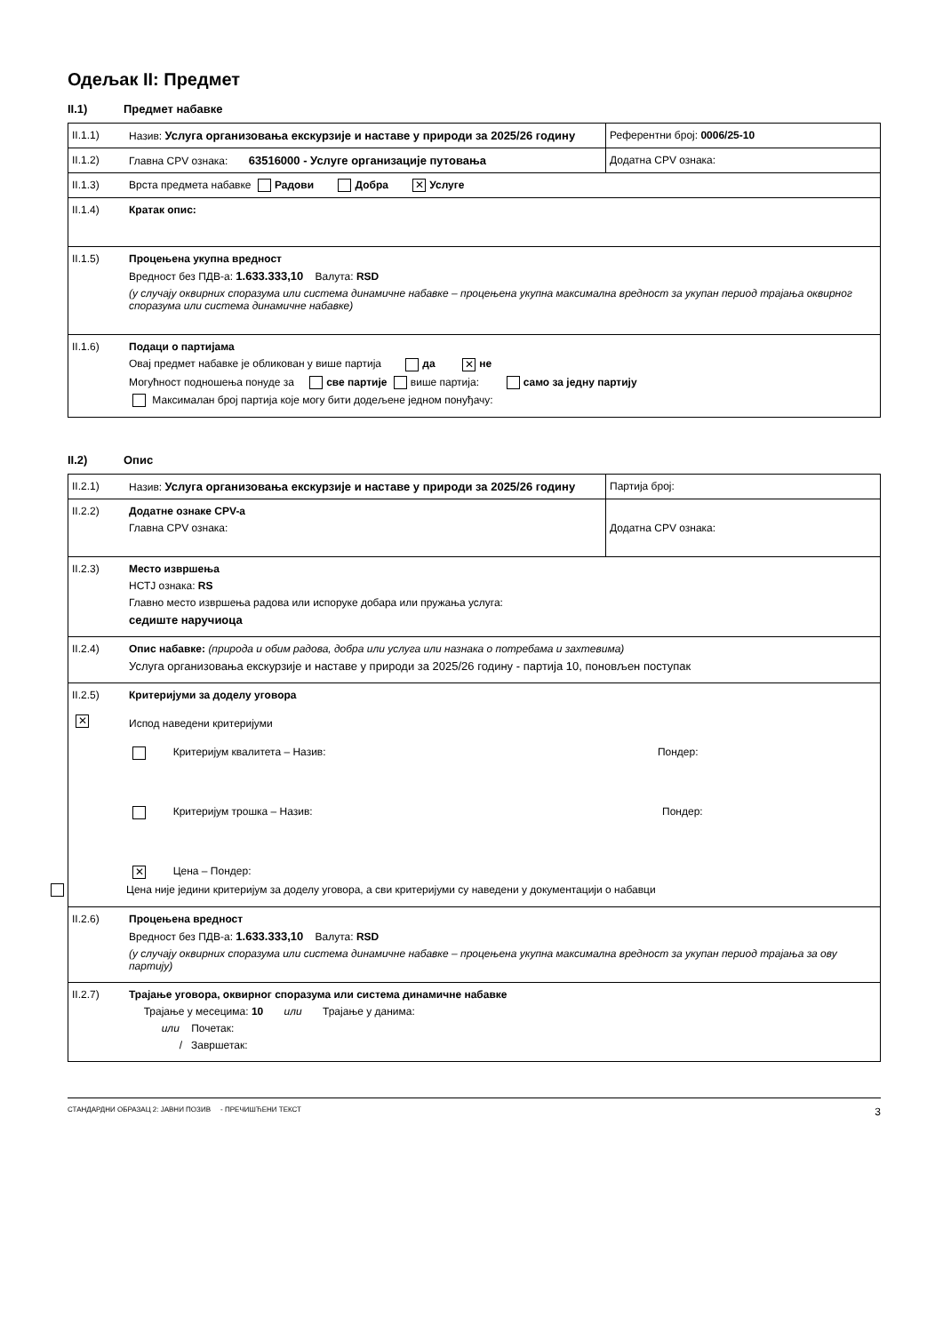Одељак II: Предмет
II.1) Предмет набавке
| II.1.1) | Назив: Услуга организовања екскурзије и наставе у природи за 2025/26 годину | Референтни број: 0006/25-10 |
| II.1.2) | Главна CPV ознака: 63516000 - Услуге организације путовања | Додатна CPV ознака: |
| II.1.3) | Врста предмета набавке Радови Добра ✕ Услуге | |
| II.1.4) | Кратак опис: | |
| II.1.5) | Процењена укупна вредност Вредност без ПДВ-а: 1.633.333,10 Валута: RSD (у случају оквирних споразума или система динамичне набавке – процењена укупна максимална вредност за укупан период трајања оквирног споразума или система динамичне набавке) | |
| II.1.6) | Подаци о партијама Овај предмет набавке је обликован у више партија да ✕ не Могућност подношења понуде за све партије више партија: само за једну партију Максималан број партија које могу бити додељене једном понуђачу: | |
II.2) Опис
| II.2.1) | Назив: Услуга организовања екскурзије и наставе у природи за 2025/26 годину | Партија број: |
| II.2.2) | Додатне ознаке CPV-а Главна CPV ознака: | Додатна CPV ознака: |
| II.2.3) | Место извршења НСТЈ ознака: RS Главно место извршења радова или испоруке добара или пружања услуга: седиште наручиоца | |
| II.2.4) | Опис набавке: (природа и обим радова, добра или услуга или назнака о потребама и захтевима) Услуга организовања екскурзије и наставе у природи за 2025/26 годину - партија 10, поновљен поступак | |
| II.2.5) ✕ | Критеријуми за доделу уговора Испод наведени критеријуми Критеријум квалитета – Назив: Пондер: Критеријум трошка – Назив: Пондер: ✕ Цена – Пондер: Цена није једини критеријум за доделу уговора, а сви критеријуми су наведени у документацији о набавци | |
| II.2.6) | Процењена вредност Вредност без ПДВ-а: 1.633.333,10 Валута: RSD (у случају оквирних споразума или система динамичне набавке – процењена укупна максимална вредност за укупан период трајања за ову партију) | |
| II.2.7) | Трајање уговора, оквирног споразума или система динамичне набавке Трајање у месецима: 10 или Трајање у данима: или Почетак: / Завршетак: | |
СТАНДАРДНИ ОБРАЗАЦ 2: ЈАВНИ ПОЗИВ - ПРЕЧИШЋЕНИ ТЕКСТ 3